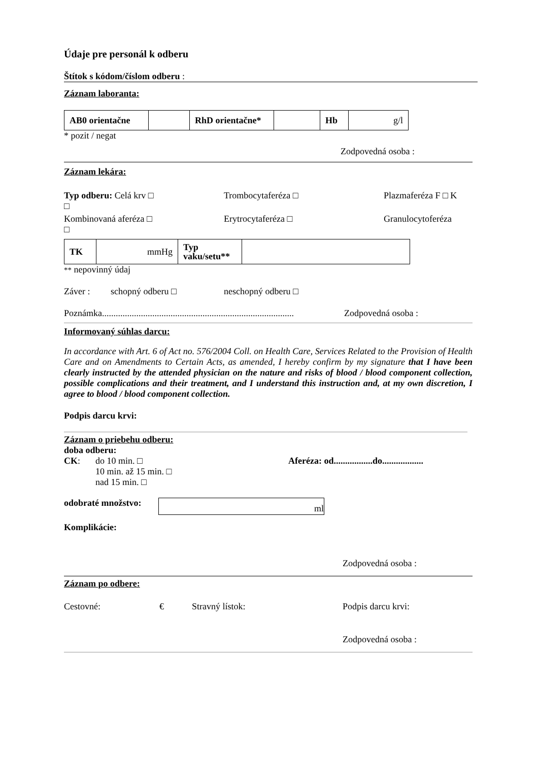Údaje pre personál k odberu
Štítok s kódom/číslom odberu :
Záznam laboranta:
| AB0 orientačne | | RhD orientačne* | | Hb | g/l |
* pozit / negat
Zodpovedná osoba :
Záznam lekára:
Typ odberu: Celá krv □ Trombocytaferéza □ Plazmaferéza F □ K
□
Kombinovaná aferéza □ Erytrocytaferéza □ Granulocytoferéza
□
| TK | mmHg | Typ vaku/setu** | |
** nepovinný údaj
Záver : schopný odberu □ neschopný odberu □
Poznámka.................................................................................... Zodpovedná osoba :
Informovaný súhlas darcu:
In accordance with Art. 6 of Act no. 576/2004 Coll. on Health Care, Services Related to the Provision of Health Care and on Amendments to Certain Acts, as amended, I hereby confirm by my signature that I have been clearly instructed by the attended physician on the nature and risks of blood / blood component collection, possible complications and their treatment, and I understand this instruction and, at my own discretion, I agree to blood / blood component collection.
Podpis darcu krvi:
Záznam o priebehu odberu:
doba odberu:
CK: do 10 min. □
10 min. až 15 min. □
nad 15 min. □ Aferéza: od.................do..................
odobraté množstvo: ml
Komplikácie:
Zodpovedná osoba :
Záznam po odbere:
Cestovné: € Stravný lístok: Podpis darcu krvi:
Zodpovedná osoba :